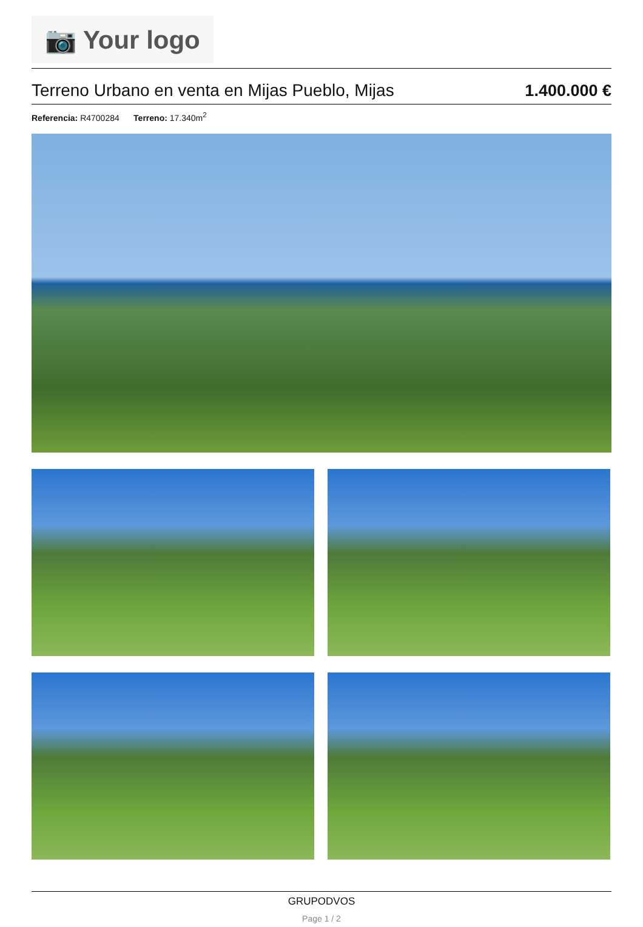📷 Your logo
Terreno Urbano en venta en Mijas Pueblo, Mijas
1.400.000 €
Referencia: R4700284 Terreno: 17.340m<sup>2</sup>
GRUPODVOS
Page 1 / 2